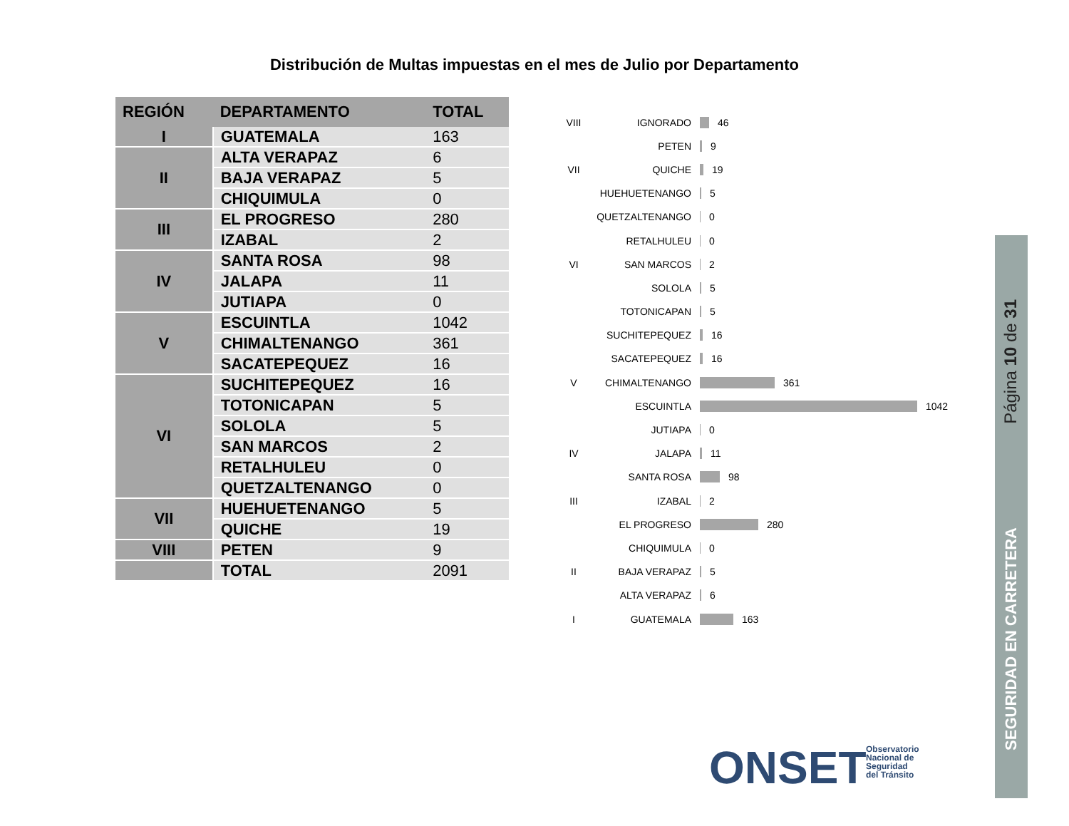Distribución de Multas impuestas en el mes de Julio por Departamento
| REGIÓN | DEPARTAMENTO | TOTAL |
| --- | --- | --- |
| I | GUATEMALA | 163 |
| II | ALTA VERAPAZ | 6 |
| | BAJA VERAPAZ | 5 |
| | CHIQUIMULA | 0 |
| III | EL PROGRESO | 280 |
| | IZABAL | 2 |
| IV | SANTA ROSA | 98 |
| | JALAPA | 11 |
| | JUTIAPA | 0 |
| V | ESCUINTLA | 1042 |
| | CHIMALTENANGO | 361 |
| | SACATEPEQUEZ | 16 |
| VI | SUCHITEPEQUEZ | 16 |
| | TOTONICAPAN | 5 |
| | SOLOLA | 5 |
| | SAN MARCOS | 2 |
| | RETALHULEU | 0 |
| | QUETZALTENANGO | 0 |
| VII | HUEHUETENANGO | 5 |
| | QUICHE | 19 |
| VIII | PETEN | 9 |
| | TOTAL | 2091 |
VIII IGNORADO 46
PETEN 9
VII QUICHE 19
HUEHUETENANGO 5
QUETZALTENANGO 0
RETALHULEU 0
VI SAN MARCOS 2
SOLOLA 5
TOTONICAPAN 5
SUCHITEPEQUEZ 16
SACATEPEQUEZ 16
V CHIMALTENANGO 361
ESCUINTLA 1042
JUTIAPA 0
IV JALAPA 11
SANTA ROSA 98
III IZABAL 2
EL PROGRESO 280
CHIQUIMULA 0
II BAJA VERAPAZ 5
ALTA VERAPAZ 6
I GUATEMALA 163
Página 10 de 31
SEGURIDAD EN CARRETERA
ONSET
Observatorio
Nacional de
Seguridad
del Tránsito